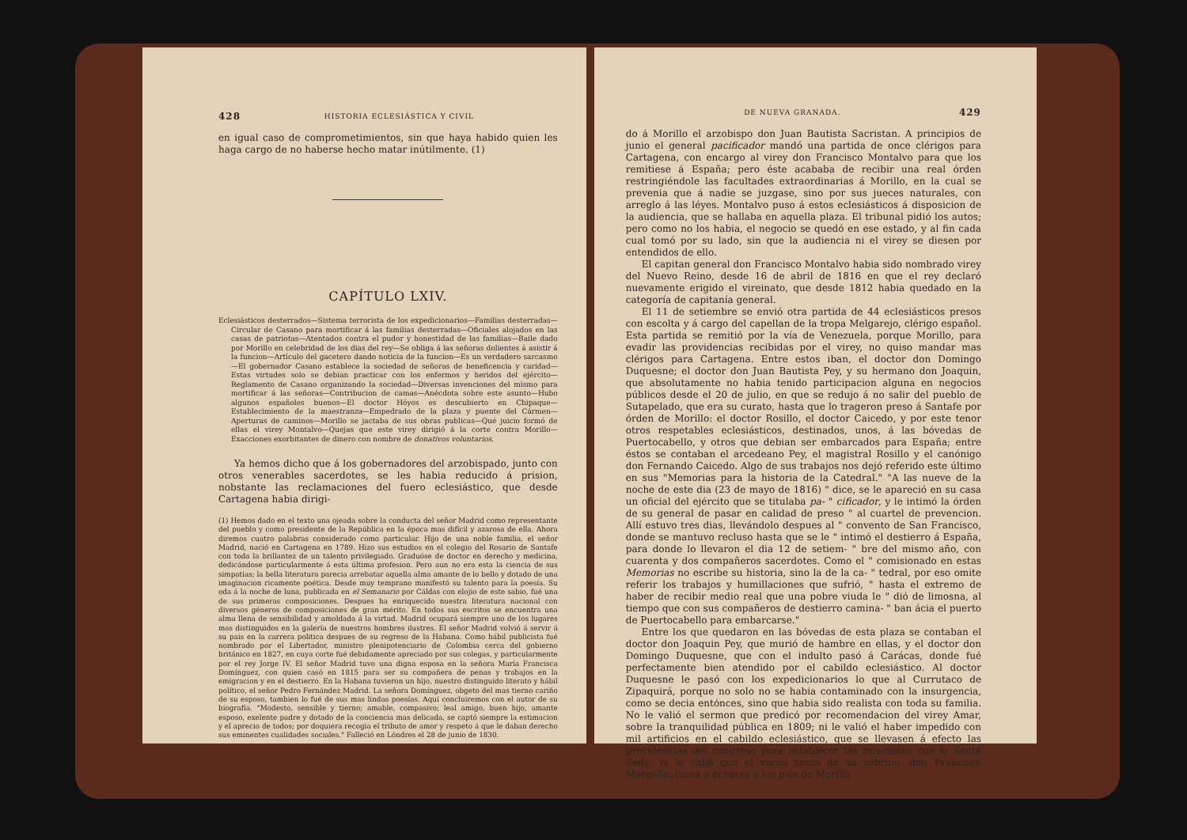428 HISTORIA ECLESIÁSTICA Y CIVIL
en igual caso de comprometimientos, sin que haya habido quien les haga cargo de no haberse hecho matar inútilmente. (1)
CAPÍTULO LXIV.
Eclesiásticos desterrados—Sistema terrorista de los expedicionarios—Familias desterradas—Circular de Casano para mortificar á las familias desterradas—Oficiales alojados en las casas de patriotas—Atentados contra el pudor y honestidad de las familias—Baile dado por Morillo en celebridad de los dias del rey—Se obliga á las señoras dolientes á asistir á la funcion—Artículo del gacetero dando noticia de la funcion—Es un verdadero sarcasmo—El gobernador Casano establece la sociedad de señoras de beneficencia y caridad—Estas virtudes solo se debian practicar con los enfermos y heridos del ejército—Reglamento de Casano organizando la sociedad—Diversas invenciones del mismo para mortificar á las señoras—Contribucion de camas—Anécdota sobre este asunto—Hubo algunos españoles buenos—El doctor Hóyos es descubierto en Chipaque—Establecimiento de la maestranza—Empedrado de la plaza y puente del Cármen—Aperturas de caminos—Morillo se jactaba de sus obras publicas—Qué juicio formó de ellas el virey Montalvo—Quejas que este virey dirigió á la corte contra Morillo—Exacciones exorbitantes de dinero con nombre de donativos voluntarios.
Ya hemos dicho que á los gobernadores del arzobispado, junto con otros venerables sacerdotes, se les habia reducido á prision, nobstante las reclamaciones del fuero eclesiástico, que desde Cartagena habia dirigi-
(1) Hemos dado en el texto una ojeada sobre la conducta del señor Madrid como representante del pueblo y como presidente de la República en la época mas difícil y azarosa de ella. Ahora diremos cuatro palabras considerado como particular. Hijo de una noble familia, el señor Madrid, nació en Cartagena en 1789. Hizo sus estudios en el colegio del Rosario de Santafe con toda la brillantez de un talento privilegiado. Graduóse de doctor en derecho y medicina, dedicándose particularmente á esta última profesion. Pero aun no era esta la ciencia de sus simpatías; la bella literatura parecia arrebatar aquella alma amante de lo bello y dotado de una imaginacion ricamente poética. Desde muy temprano manifestó su talento para la poesía. Su oda á la noche de luna, publicada en el Semanario por Cáldas con elojio de este sabio, fué una de sus primeras composiciones. Despues ha enriquecido nuestra literatura nacional con diversos géneros de composiciones de gran mérito. En todos sus escritos se encuentra una alma llena de sensibilidad y amoldada á la virtud. Madrid ocupará siempre uno de los lugares mas distinguidos en la galería de nuestros hombres ilustres. El señor Madrid volvió á servir á su pais en la carrera politica despues de su regreso de la Habana. Como hábil publicista fué nombrado por el Libertador, ministro plenipotenciario de Colombia cerca del gobierno británico en 1827, en cuya corte fué debidamente apreciado por sus colegas, y particularmente por el rey Jorge IV. El señor Madrid tuvo una digna esposa en la señora María Francisca Domínguez, con quien casó en 1815 para ser su compañera de penas y trabajos en la emigracion y en el destierro. En la Habana tuvieron un hijo, nuestro distinguido literato y hábil político, el señor Pedro Fernández Madrid. La señora Domínguez, obgeto del mas tierno cariño de su esposo, tambien lo fué de sus mas lindas poesías. Aquí concluiremos con el autor de su biografía. "Modesto, sensible y tierno; amable, compasivo; leal amigo, buen hijo, amante esposo, exelente padre y dotado de la conciencia mas delicada, se captó siempre la estimacion y el aprecio de todos; por doquiera recogia el tributo de amor y respeto á que le daban derecho sus eminentes cualidades sociales." Falleció en Lóndres el 28 de junio de 1830.
DE NUEVA GRANADA. 429
do á Morillo el arzobispo don Juan Bautista Sacristan. A principios de junio el general pacificador mandó una partida de once clérigos para Cartagena, con encargo al virey don Francisco Montalvo para que los remitiese á España; pero éste acababa de recibir una real órden restringiéndole las facultades extraordinarias á Morillo, en la cual se prevenia que á nadie se juzgase, sino por sus jueces naturales, con arreglo á las léyes. Montalvo puso á estos eclesiásticos á disposicion de la audiencia, que se hallaba en aquella plaza. El tribunal pidió los autos; pero como no los habia, el negocio se quedó en ese estado, y al fin cada cual tomó por su lado, sin que la audiencia ni el virey se diesen por entendidos de ello.
El capitan general don Francisco Montalvo habia sido nombrado virey del Nuevo Reino, desde 16 de abril de 1816 en que el rey declaró nuevamente erigido el vireinato, que desde 1812 habia quedado en la categoría de capitanía general.
El 11 de setiembre se envió otra partida de 44 eclesiásticos presos con escolta y á cargo del capellan de la tropa Melgarejo, clérigo español. Esta partida se remitió por la vía de Venezuela, porque Morillo, para evadir las providencias recibidas por el virey, no quiso mandar mas clérigos para Cartagena. Entre estos iban, el doctor don Domingo Duquesne; el doctor don Juan Bautista Pey, y su hermano don Joaquin, que absolutamente no habia tenido participacion alguna en negocios públicos desde el 20 de julio, en que se redujo á no salir del pueblo de Sutapelado, que era su curato, hasta que lo trageron preso á Santafe por órden de Morillo: el doctor Rosillo, el doctor Caicedo, y por este tenor otros respetables eclesiásticos, destinados, unos, á las bóvedas de Puertocabello, y otros que debian ser embarcados para España; entre éstos se contaban el arcedeano Pey, el magistral Rosillo y el canónigo don Fernando Caicedo. Algo de sus trabajos nos dejó referido este último en sus "Memorias para la historia de la Catedral." "A las nueve de la noche de este dia (23 de mayo de 1816) " dice, se le apareció en su casa un oficial del ejército que se titulaba pa- " cificador, y le intimó la órden de su general de pasar en calidad de preso " al cuartel de prevencion. Allí estuvo tres dias, llevándolo despues al " convento de San Francisco, donde se mantuvo recluso hasta que se le " intimó el destierro á España, para donde lo llevaron el dia 12 de setiem- " bre del mismo año, con cuarenta y dos compañeros sacerdotes. Como el " comisionado en estas Memorias no escribe su historia, sino la de la ca- " tedral, por eso omite referir los trabajos y humillaciones que sufrió, " hasta el extremo de haber de recibir medio real que una pobre viuda le " dió de limosna, al tiempo que con sus compañeros de destierro camina- " ban ácia el puerto de Puertocabello para embarcarse."
Entre los que quedaron en las bóvedas de esta plaza se contaban el doctor don Joaquin Pey, que murió de hambre en ellas, y el doctor don Domingo Duquesne, que con el indulto pasó á Carácas, donde fué perfectamente bien atendido por el cabildo eclesiástico. Al doctor Duquesne le pasó con los expedicionarios lo que al Currutaco de Zipaquirá, porque no solo no se habia contaminado con la insurgencia, como se decia entónces, sino que habia sido realista con toda su familia. No le valió el sermon que predicó por recomendacion del virey Amar, sobre la tranquilidad pública en 1809; ni le valió el haber impedido con mil artificios en el cabildo eclesiástico, que se llevasen á efecto las providencias del congreso para establecer las relaciones con la Santa Sede; ni le valió que el varon santo de su sobrino, don Francisco Margallo, fuera á echarse á los piés de Morillo